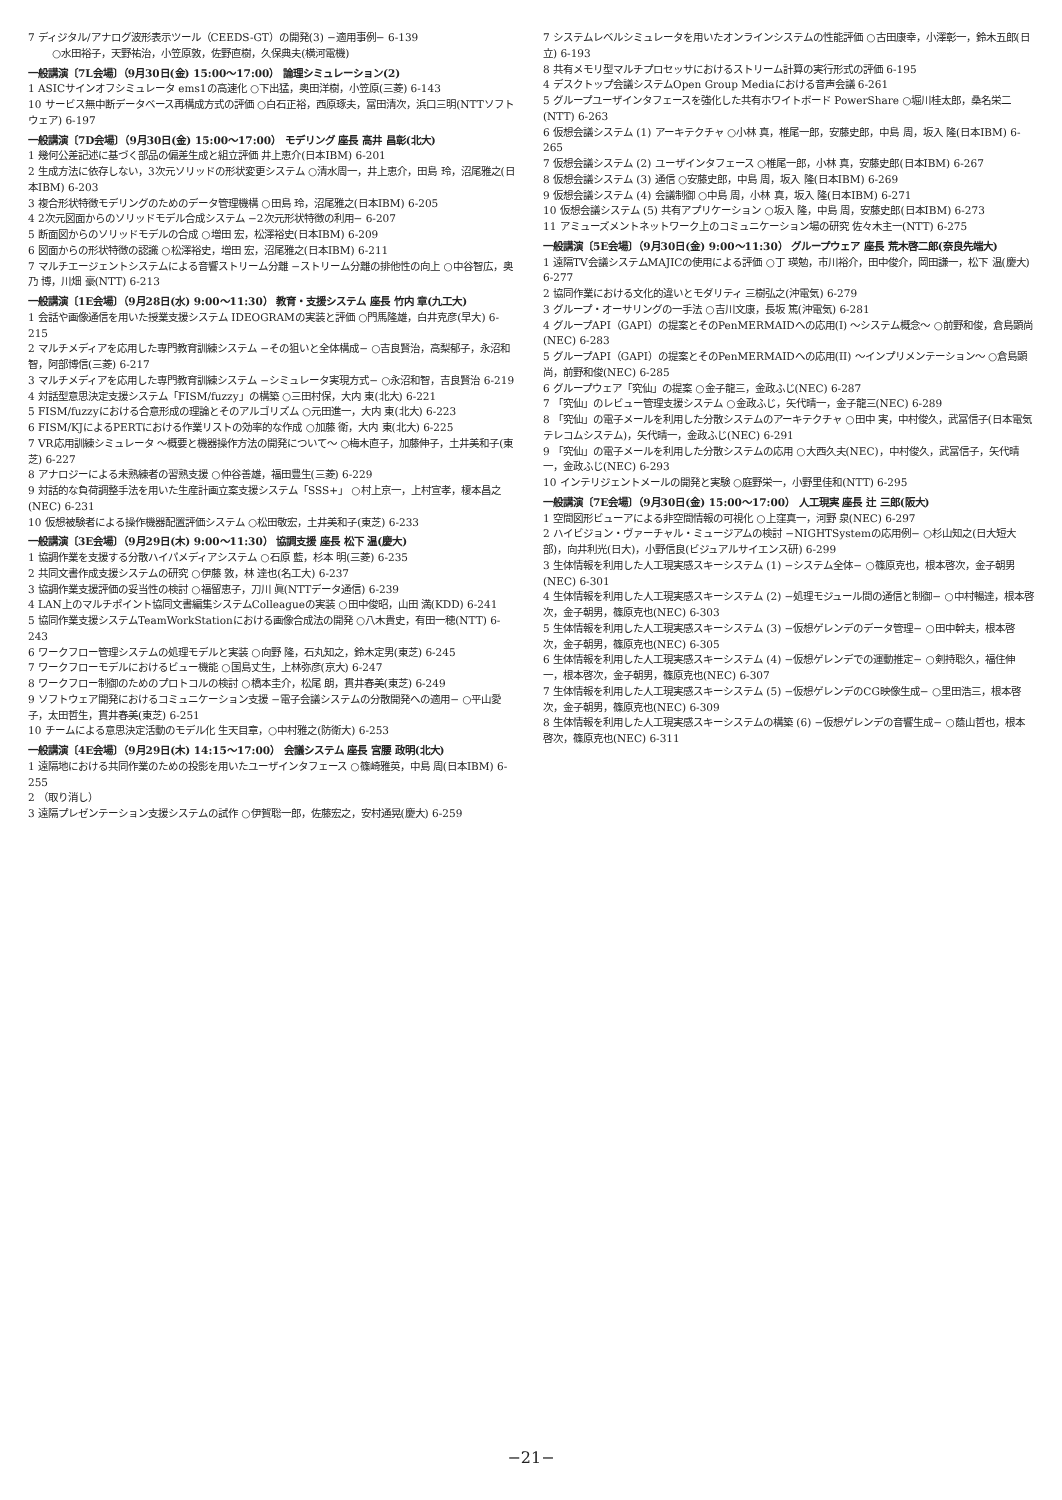7 ディジタル/アナログ波形表示ツール（CEEDS-GT）の開発(3) −適用事例− 6-139
○水田裕子，天野祐治，小笠原敦，佐野直樹，久保典夫(横河電機)
一般講演〔7L会場〕（9月30日(金) 15:00〜17:00） 論理シミュレーション(2)
1 ASICサインオフシミュレータ ems1の高速化 ○下出猛，奥田洋樹，小笠原(三菱) 6-143
10 サービス無中断データベース再構成方式の評価 ○白石正裕，西原琢夫，冨田清次，浜口三明(NTTソフトウェア) 6-197
一般講演〔7D会場〕（9月30日(金) 15:00〜17:00） モデリング 座長 高井 昌彰(北大)
1 幾何公差記述に基づく部品の偏差生成と組立評価 井上恵介(日本IBM) 6-201
2 生成方法に依存しない，3次元ソリッドの形状変更システム ○清水周一，井上恵介，田島 玲，沼尾雅之(日本IBM) 6-203
3 複合形状特徴モデリングのためのデータ管理機構 ○田島 玲，沼尾雅之(日本IBM) 6-205
4 2次元図面からのソリッドモデル合成システム −2次元形状特徴の利用− 6-207
5 断面図からのソリッドモデルの合成 ○増田 宏，松澤裕史(日本IBM) 6-209
6 図面からの形状特徴の認識 ○松澤裕史，増田 宏，沼尾雅之(日本IBM) 6-211
7 マルチエージェントシステムによる音響ストリーム分離 −ストリーム分離の排他性の向上 ○中谷智広，奥乃 博，川畑 豪(NTT) 6-213
一般講演〔1E会場〕（9月28日(水) 9:00〜11:30） 教育・支援システム 座長 竹内 章(九工大)
1 会話や画像通信を用いた授業支援システム IDEOGRAMの実装と評価 ○門馬隆雄，白井克彦(早大) 6-215
2 マルチメディアを応用した専門教育訓練システム −その狙いと全体構成− ○吉良賢治，高梨郁子，永沼和智，阿部博信(三菱) 6-217
3 マルチメディアを応用した専門教育訓練システム −シミュレータ実現方式− ○永沼和智，吉良賢治 6-219
4 対話型意思決定支援システム「FISM/fuzzy」の構築 ○三田村保，大内 東(北大) 6-221
5 FISM/fuzzyにおける合意形成の理論とそのアルゴリズム ○元田進一，大内 東(北大) 6-223
6 FISM/KJによるPERTにおける作業リストの効率的な作成 ○加藤 衛，大内 東(北大) 6-225
7 VR応用訓練シミュレータ 〜概要と機器操作方法の開発について〜 ○梅木直子，加藤伸子，土井美和子(東芝) 6-227
8 アナロジーによる未熟練者の習熟支援 ○仲谷善雄，福田豊生(三菱) 6-229
9 対話的な負荷調整手法を用いた生産計画立案支援システム「SSS+」 ○村上京一，上村宣孝，榎本昌之(NEC) 6-231
10 仮想被験者による操作機器配置評価システム ○松田敬宏，土井美和子(東芝) 6-233
一般講演〔3E会場〕（9月29日(木) 9:00〜11:30） 協調支援 座長 松下 温(慶大)
1 協調作業を支援する分散ハイパメディアシステム ○石原 藍，杉本 明(三菱) 6-235
2 共同文書作成支援システムの研究 ○伊藤 敦，林 達也(名工大) 6-237
3 協調作業支援評価の妥当性の検討 ○福留恵子，刀川 眞(NTTデータ通信) 6-239
4 LAN上のマルチポイント協同文書編集システムColleagueの実装 ○田中俊昭，山田 満(KDD) 6-241
5 協同作業支援システムTeamWorkStationにおける画像合成法の開発 ○八木貴史，有田一穂(NTT) 6-243
6 ワークフロー管理システムの処理モデルと実装 ○向野 隆，石丸知之，鈴木定男(東芝) 6-245
7 ワークフローモデルにおけるビュー機能 ○国島丈生，上林弥彦(京大) 6-247
8 ワークフロー制御のためのプロトコルの検討 ○橋本圭介，松尾 朗，貫井春美(東芝) 6-249
9 ソフトウェア開発におけるコミュニケーション支援 −電子会議システムの分散開発への適用− ○平山愛子，太田哲生，貫井春美(東芝) 6-251
10 チームによる意思決定活動のモデル化 生天目章，○中村雅之(防衛大) 6-253
一般講演〔4E会場〕（9月29日(木) 14:15〜17:00） 会議システム 座長 宮腰 政明(北大)
1 遠隔地における共同作業のための投影を用いたユーザインタフェース ○篠崎雅英，中島 周(日本IBM) 6-255
2 （取り消し）
3 遠隔プレゼンテーション支援システムの試作 ○伊賀聡一郎，佐藤宏之，安村通晃(慶大) 6-259
7 システムレベルシミュレータを用いたオンラインシステムの性能評価 ○古田康幸，小澤彰一，鈴木五郎(日立) 6-193
8 共有メモリ型マルチプロセッサにおけるストリーム計算の実行形式の評価 6-195
4 デスクトップ会議システムOpen Group Mediaにおける音声会議 6-261
5 グループユーザインタフェースを強化した共有ホワイトボード PowerShare ○堀川桂太郎，桑名栄二(NTT) 6-263
6 仮想会議システム (1) アーキテクチャ ○小林 真，椎尾一郎，安藤史郎，中島 周，坂入 隆(日本IBM) 6-265
7 仮想会議システム (2) ユーザインタフェース ○椎尾一郎，小林 真，安藤史郎(日本IBM) 6-267
8 仮想会議システム (3) 通信 ○安藤史郎，中島 周，坂入 隆(日本IBM) 6-269
9 仮想会議システム (4) 会議制御 ○中島 周，小林 真，坂入 隆(日本IBM) 6-271
10 仮想会議システム (5) 共有アプリケーション ○坂入 隆，中島 周，安藤史郎(日本IBM) 6-273
11 アミューズメントネットワーク上のコミュニケーション場の研究 佐々木主一(NTT) 6-275
一般講演〔5E会場〕（9月30日(金) 9:00〜11:30） グループウェア 座長 荒木啓二郎(奈良先端大)
1 遠隔TV会議システムMAJICの使用による評価 ○丁 瑛勉，市川裕介，田中俊介，岡田謙一，松下 温(慶大) 6-277
2 協同作業における文化的違いとモダリティ 三樹弘之(沖電気) 6-279
3 グループ・オーサリングの一手法 ○吉川文康，長坂 篤(沖電気) 6-281
4 グループAPI（GAPI）の提案とそのPenMERMAIDへの応用(I) 〜システム概念〜 ○前野和俊，倉島顕尚(NEC) 6-283
5 グループAPI（GAPI）の提案とそのPenMERMAIDへの応用(II) 〜インプリメンテーション〜 ○倉島顕尚，前野和俊(NEC) 6-285
6 グループウェア「究仙」の提案 ○金子龍三，金政ふじ(NEC) 6-287
7 「究仙」のレビュー管理支援システム ○金政ふじ，矢代晴一，金子龍三(NEC) 6-289
8 「究仙」の電子メールを利用した分散システムのアーキテクチャ ○田中 実，中村俊久，武冨信子(日本電気テレコムシステム)，矢代晴一，金政ふじ(NEC) 6-291
9 「究仙」の電子メールを利用した分散システムの応用 ○大西久夫(NEC)，中村俊久，武冨信子，矢代晴一，金政ふじ(NEC) 6-293
10 インテリジェントメールの開発と実験 ○庭野栄一，小野里佳和(NTT) 6-295
一般講演〔7E会場〕（9月30日(金) 15:00〜17:00） 人工現実 座長 辻 三郎(阪大)
1 空間図形ビューアによる非空間情報の可視化 ○上窪真一，河野 泉(NEC) 6-297
2 ハイビジョン・ヴァーチャル・ミュージアムの検討 −NIGHTSystemの応用例− ○杉山知之(日大短大部)，向井利光(日大)，小野信良(ビジュアルサイエンス研) 6-299
3 生体情報を利用した人工現実感スキーシステム (1) −システム全体− ○篠原克也，根本啓次，金子朝男(NEC) 6-301
4 生体情報を利用した人工現実感スキーシステム (2) −処理モジュール間の通信と制御− ○中村暢達，根本啓次，金子朝男，篠原克也(NEC) 6-303
5 生体情報を利用した人工現実感スキーシステム (3) −仮想ゲレンデのデータ管理− ○田中幹夫，根本啓次，金子朝男，篠原克也(NEC) 6-305
6 生体情報を利用した人工現実感スキーシステム (4) −仮想ゲレンデでの運動推定− ○剣持聡久，福住伸一，根本啓次，金子朝男，篠原克也(NEC) 6-307
7 生体情報を利用した人工現実感スキーシステム (5) −仮想ゲレンデのCG映像生成− ○里田浩三，根本啓次，金子朝男，篠原克也(NEC) 6-309
8 生体情報を利用した人工現実感スキーシステムの構築 (6) −仮想ゲレンデの音響生成− ○蔭山哲也，根本啓次，篠原克也(NEC) 6-311
−21−